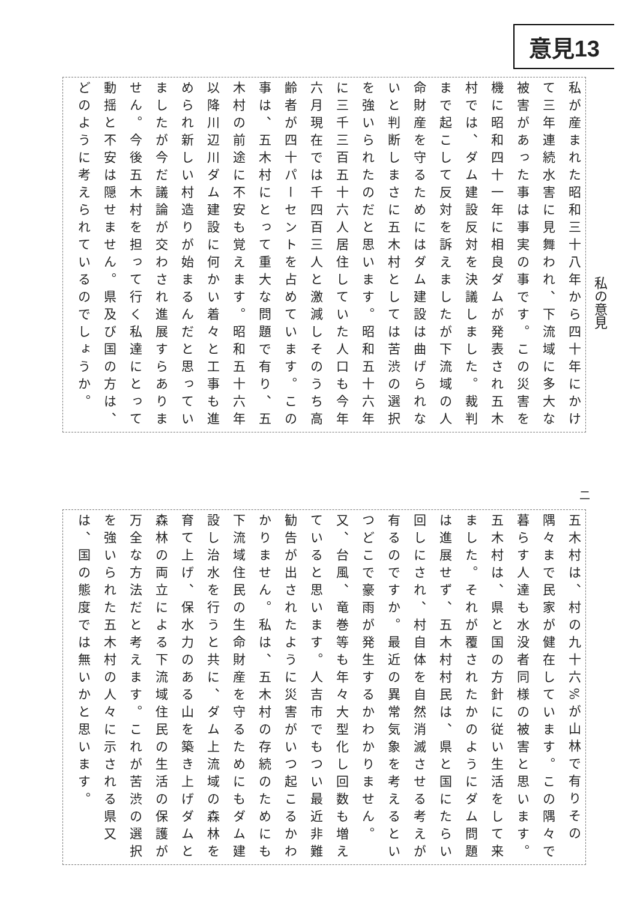意見13
私が産まれた昭和三十八年から四十年にかけて三年連続水害に見舞われ、下流域に多大な被害があった事は事実の事です。この災害を機に昭和四十一年に相良ダムが発表され五木村では、ダム建設反対を決議しました。裁判まで起こして反対を訴えましたが下流域の人命財産を守るためにはダム建設は曲げられないと判断しまさに五木村としては苦渋の選択を強いられたのだと思います。昭和五十六年に三千三百五十六人居住していた人口も今年六月現在では千四百三人と激減しそのうち高齢者が四十パーセントを占めています。この事は、五木村にとって重大な問題で有り、五木村の前途に不安も覚えます。昭和五十六年以降川辺川ダム建設に何かい着々と工事も進められ新しい村造りが始まるんだと思っていましたが今だ議論が交わされ進展すらありません。今後五木村を担って行く私達にとって動揺と不安は隠せません。県及び国の方は、どのように考えられているのでしょうか。
私の意見
二
五木村は、村の九十六%が山林で有りその隅々まで民家が健在しています。この隅々で暮らす人達も水没者同様の被害と思います。五木村は、県と国の方針に従い生活をして来ました。それが覆されたかのようにダム問題は進展せず、五木村村民は、県と国にたらい回しにされ、村自体を自然消滅させる考えが有るのですか。最近の異常気象を考えるといつどこで豪雨が発生するかわかりません。又、台風、竜巻等も年々大型化し回数も増えていると思います。人吉市でもつい最近非難勧告が出されたように災害がいつ起こるかわかりません。私は、五木村の存続のためにも下流域住民の生命財産を守るためにもダム建設し治水を行うと共に、ダム上流域の森林を育て上げ、保水力のある山を築き上げダムと森林の両立による下流域住民の生活の保護が万全な方法だと考えます。これが苦渋の選択を強いられた五木村の人々に示される県又は、国の態度では無いかと思います。